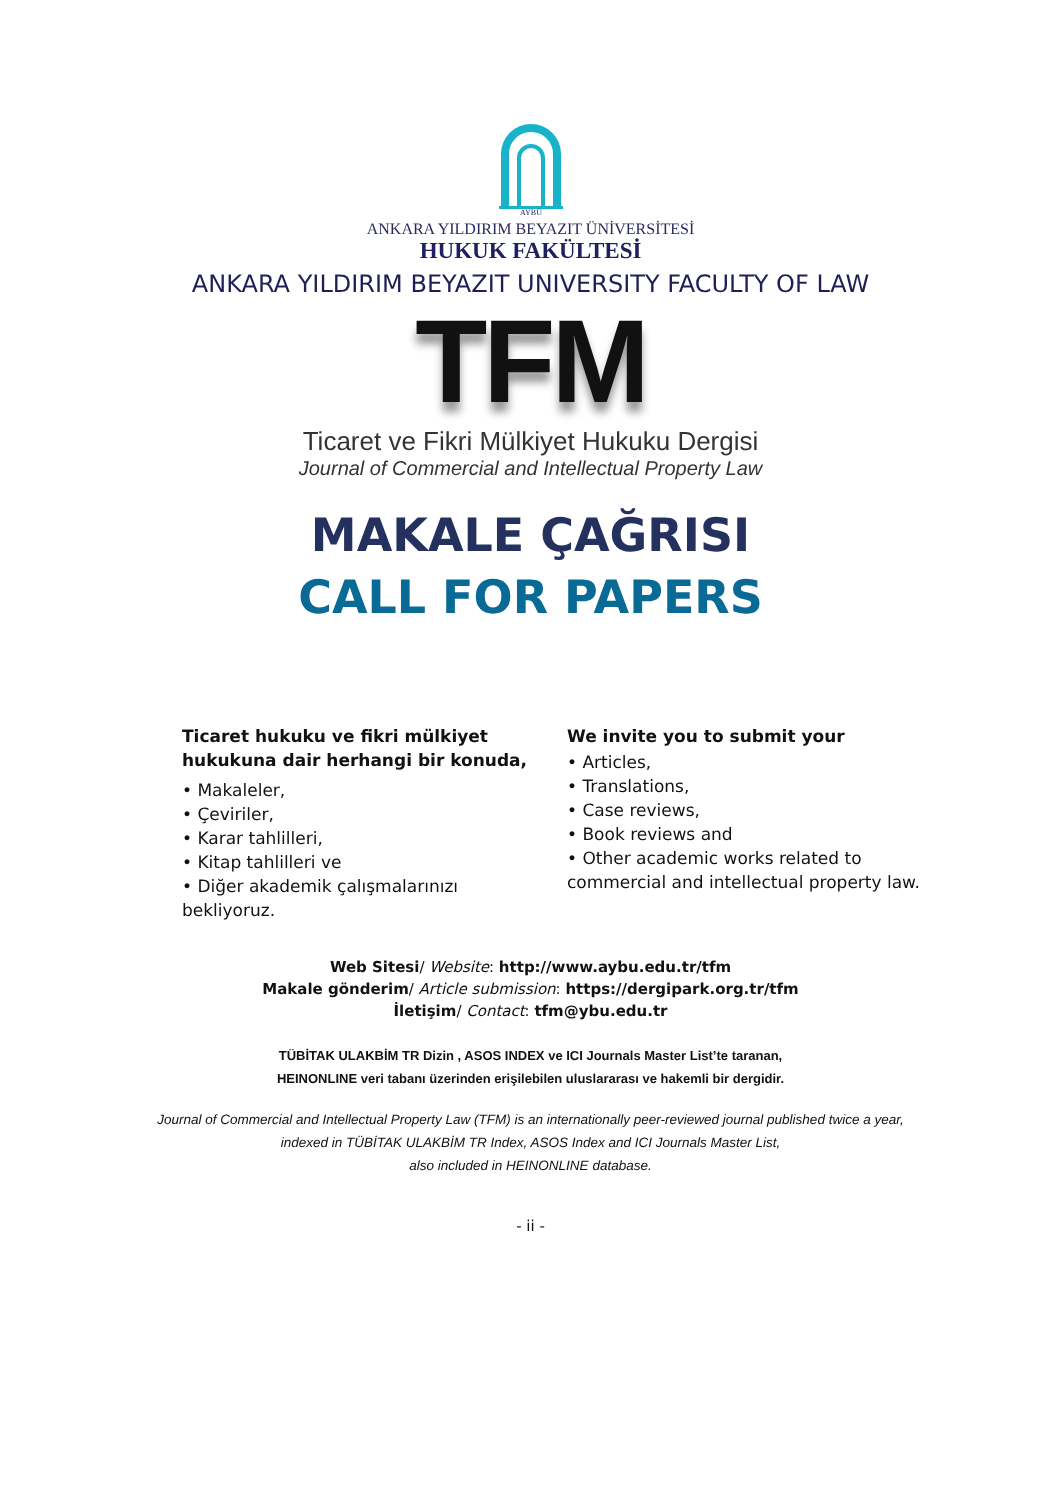AYBÜ
ANKARA YILDIRIM BEYAZIT ÜNİVERSİTESİ
HUKUK FAKÜLTESİ
ANKARA YILDIRIM BEYAZIT UNIVERSITY FACULTY OF LAW
TFM
Ticaret ve Fikri Mülkiyet Hukuku Dergisi
Journal of Commercial and Intellectual Property Law
MAKALE ÇAĞRISI
CALL FOR PAPERS
Ticaret hukuku ve fikri mülkiyet hukukuna dair herhangi bir konuda,
• Makaleler,
• Çeviriler,
• Karar tahlilleri,
• Kitap tahlilleri ve
• Diğer akademik çalışmalarınızı
bekliyoruz.
We invite you to submit your
• Articles,
• Translations,
• Case reviews,
• Book reviews and
• Other academic works related to
commercial and intellectual property law.
Web Sitesi/ Website: http://www.aybu.edu.tr/tfm
Makale gönderim/ Article submission: https://dergipark.org.tr/tfm
İletişim/ Contact: tfm@ybu.edu.tr
TÜBİTAK ULAKBİM TR Dizin , ASOS INDEX ve ICI Journals Master List’te taranan,
HEINONLINE veri tabanı üzerinden erişilebilen uluslararası ve hakemli bir dergidir.
Journal of Commercial and Intellectual Property Law (TFM) is an internationally peer-reviewed journal published twice a year,
indexed in TÜBİTAK ULAKBİM TR Index, ASOS Index and ICI Journals Master List,
also included in HEINONLINE database.
- ii -